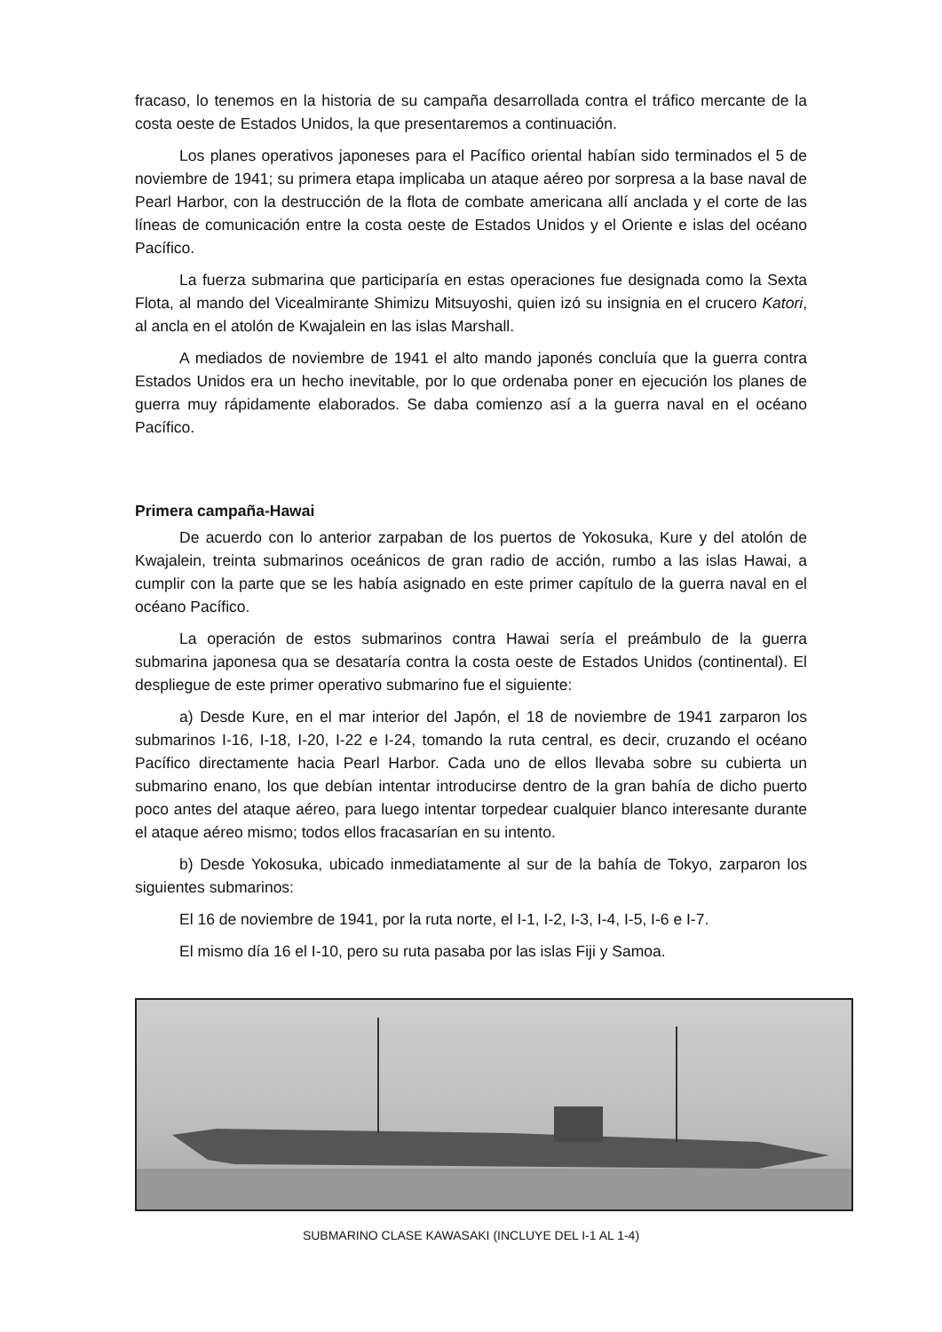fracaso, lo tenemos en la historia de su campaña desarrollada contra el tráfico mercante de la costa oeste de Estados Unidos, la que presentaremos a continuación.
Los planes operativos japoneses para el Pacífico oriental habían sido terminados el 5 de noviembre de 1941; su primera etapa implicaba un ataque aéreo por sorpresa a la base naval de Pearl Harbor, con la destrucción de la flota de combate americana allí anclada y el corte de las líneas de comunicación entre la costa oeste de Estados Unidos y el Oriente e islas del océano Pacífico.
La fuerza submarina que participaría en estas operaciones fue designada como la Sexta Flota, al mando del Vicealmirante Shimizu Mitsuyoshi, quien izó su insignia en el crucero Katori, al ancla en el atolón de Kwajalein en las islas Marshall.
A mediados de noviembre de 1941 el alto mando japonés concluía que la guerra contra Estados Unidos era un hecho inevitable, por lo que ordenaba poner en ejecución los planes de guerra muy rápidamente elaborados. Se daba comienzo así a la guerra naval en el océano Pacífico.
Primera campaña-Hawai
De acuerdo con lo anterior zarpaban de los puertos de Yokosuka, Kure y del atolón de Kwajalein, treinta submarinos oceánicos de gran radio de acción, rumbo a las islas Hawai, a cumplir con la parte que se les había asignado en este primer capítulo de la guerra naval en el océano Pacífico.
La operación de estos submarinos contra Hawai sería el preámbulo de la guerra submarina japonesa qua se desataría contra la costa oeste de Estados Unidos (continental). El despliegue de este primer operativo submarino fue el siguiente:
a) Desde Kure, en el mar interior del Japón, el 18 de noviembre de 1941 zarparon los submarinos I-16, I-18, I-20, I-22 e I-24, tomando la ruta central, es decir, cruzando el océano Pacífico directamente hacia Pearl Harbor. Cada uno de ellos llevaba sobre su cubierta un submarino enano, los que debían intentar introducirse dentro de la gran bahía de dicho puerto poco antes del ataque aéreo, para luego intentar torpedear cualquier blanco interesante durante el ataque aéreo mismo; todos ellos fracasarían en su intento.
b) Desde Yokosuka, ubicado inmediatamente al sur de la bahía de Tokyo, zarparon los siguientes submarinos:
El 16 de noviembre de 1941, por la ruta norte, el I-1, I-2, I-3, I-4, I-5, I-6 e I-7.
El mismo día 16 el I-10, pero su ruta pasaba por las islas Fiji y Samoa.
SUBMARINO CLASE KAWASAKI (INCLUYE DEL I-1 AL 1-4)